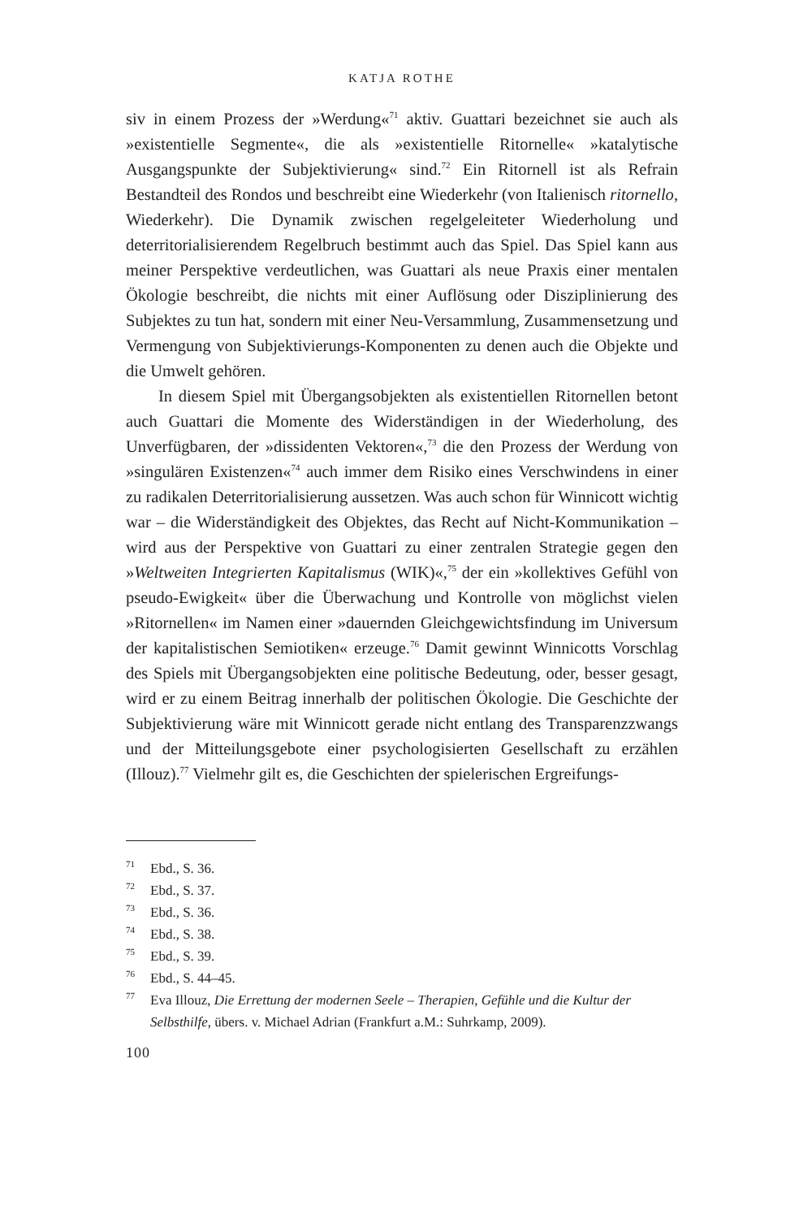KATJA ROTHE
siv in einem Prozess der »Werdung«<sup>71</sup> aktiv. Guattari bezeichnet sie auch als »existentielle Segmente«, die als »existentielle Ritornelle« »katalytische Ausgangspunkte der Subjektivierung« sind.<sup>72</sup> Ein Ritornell ist als Refrain Bestandteil des Rondos und beschreibt eine Wiederkehr (von Italienisch ritornello, Wiederkehr). Die Dynamik zwischen regelgeleiteter Wiederholung und deterritorialisierendem Regelbruch bestimmt auch das Spiel. Das Spiel kann aus meiner Perspektive verdeutlichen, was Guattari als neue Praxis einer mentalen Ökologie beschreibt, die nichts mit einer Auflösung oder Disziplinierung des Subjektes zu tun hat, sondern mit einer Neu-Versammlung, Zusammensetzung und Vermengung von Subjektivierungs-Komponenten zu denen auch die Objekte und die Umwelt gehören.
In diesem Spiel mit Übergangsobjekten als existentiellen Ritornellen betont auch Guattari die Momente des Widerständigen in der Wiederholung, des Unverfügbaren, der »dissidenten Vektoren«,<sup>73</sup> die den Prozess der Werdung von »singulären Existenzen«<sup>74</sup> auch immer dem Risiko eines Verschwindens in einer zu radikalen Deterritorialisierung aussetzen. Was auch schon für Winnicott wichtig war – die Widerständigkeit des Objektes, das Recht auf Nicht-Kommunikation – wird aus der Perspektive von Guattari zu einer zentralen Strategie gegen den »Weltweiten Integrierten Kapitalismus (WIK)«,<sup>75</sup> der ein »kollektives Gefühl von pseudo-Ewigkeit« über die Überwachung und Kontrolle von möglichst vielen »Ritornellen« im Namen einer »dauernden Gleichgewichtsfindung im Universum der kapitalistischen Semiotiken« erzeuge.<sup>76</sup> Damit gewinnt Winnicotts Vorschlag des Spiels mit Übergangsobjekten eine politische Bedeutung, oder, besser gesagt, wird er zu einem Beitrag innerhalb der politischen Ökologie. Die Geschichte der Subjektivierung wäre mit Winnicott gerade nicht entlang des Transparenzzwangs und der Mitteilungsgebote einer psychologisierten Gesellschaft zu erzählen (Illouz).<sup>77</sup> Vielmehr gilt es, die Geschichten der spielerischen Ergreifungs-
<sup>71</sup> Ebd., S. 36.
<sup>72</sup> Ebd., S. 37.
<sup>73</sup> Ebd., S. 36.
<sup>74</sup> Ebd., S. 38.
<sup>75</sup> Ebd., S. 39.
<sup>76</sup> Ebd., S. 44–45.
<sup>77</sup> Eva Illouz, Die Errettung der modernen Seele – Therapien, Gefühle und die Kultur der Selbsthilfe, übers. v. Michael Adrian (Frankfurt a.M.: Suhrkamp, 2009).
100